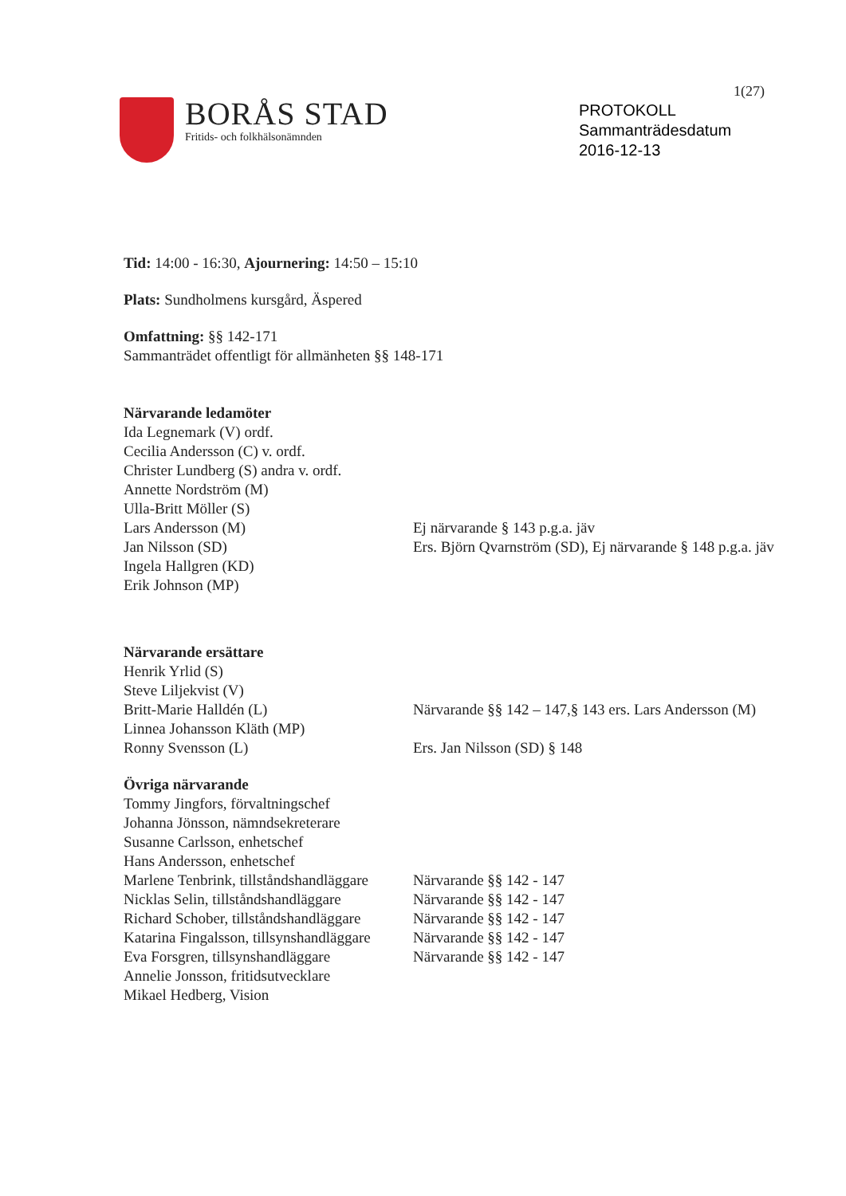1(27)
BORÅS STAD
Fritids- och folkhälsonämnden
PROTOKOLL
Sammanträdesdatum
2016-12-13
Tid: 14:00 - 16:30, Ajournering: 14:50 – 15:10
Plats: Sundholmens kursgård, Äspered
Omfattning: §§ 142-171
Sammanträdet offentligt för allmänheten §§ 148-171
Närvarande ledamöter
Ida Legnemark (V) ordf.
Cecilia Andersson (C) v. ordf.
Christer Lundberg (S) andra v. ordf.
Annette Nordström (M)
Ulla-Britt Möller (S)
Lars Andersson (M) Ej närvarande § 143 p.g.a. jäv
Jan Nilsson (SD) Ers. Björn Qvarnström (SD), Ej närvarande § 148 p.g.a. jäv
Ingela Hallgren (KD)
Erik Johnson (MP)
Närvarande ersättare
Henrik Yrlid (S)
Steve Liljekvist (V)
Britt-Marie Halldén (L) Närvarande §§ 142 – 147,§ 143 ers. Lars Andersson (M)
Linnea Johansson Kläth (MP)
Ronny Svensson (L) Ers. Jan Nilsson (SD) § 148
Övriga närvarande
Tommy Jingfors, förvaltningschef
Johanna Jönsson, nämndsekreterare
Susanne Carlsson, enhetschef
Hans Andersson, enhetschef
Marlene Tenbrink, tillståndshandläggare Närvarande §§ 142 - 147
Nicklas Selin, tillståndshandläggare Närvarande §§ 142 - 147
Richard Schober, tillståndshandläggare Närvarande §§ 142 - 147
Katarina Fingalsson, tillsynshandläggare Närvarande §§ 142 - 147
Eva Forsgren, tillsynshandläggare Närvarande §§ 142 - 147
Annelie Jonsson, fritidsutvecklare
Mikael Hedberg, Vision